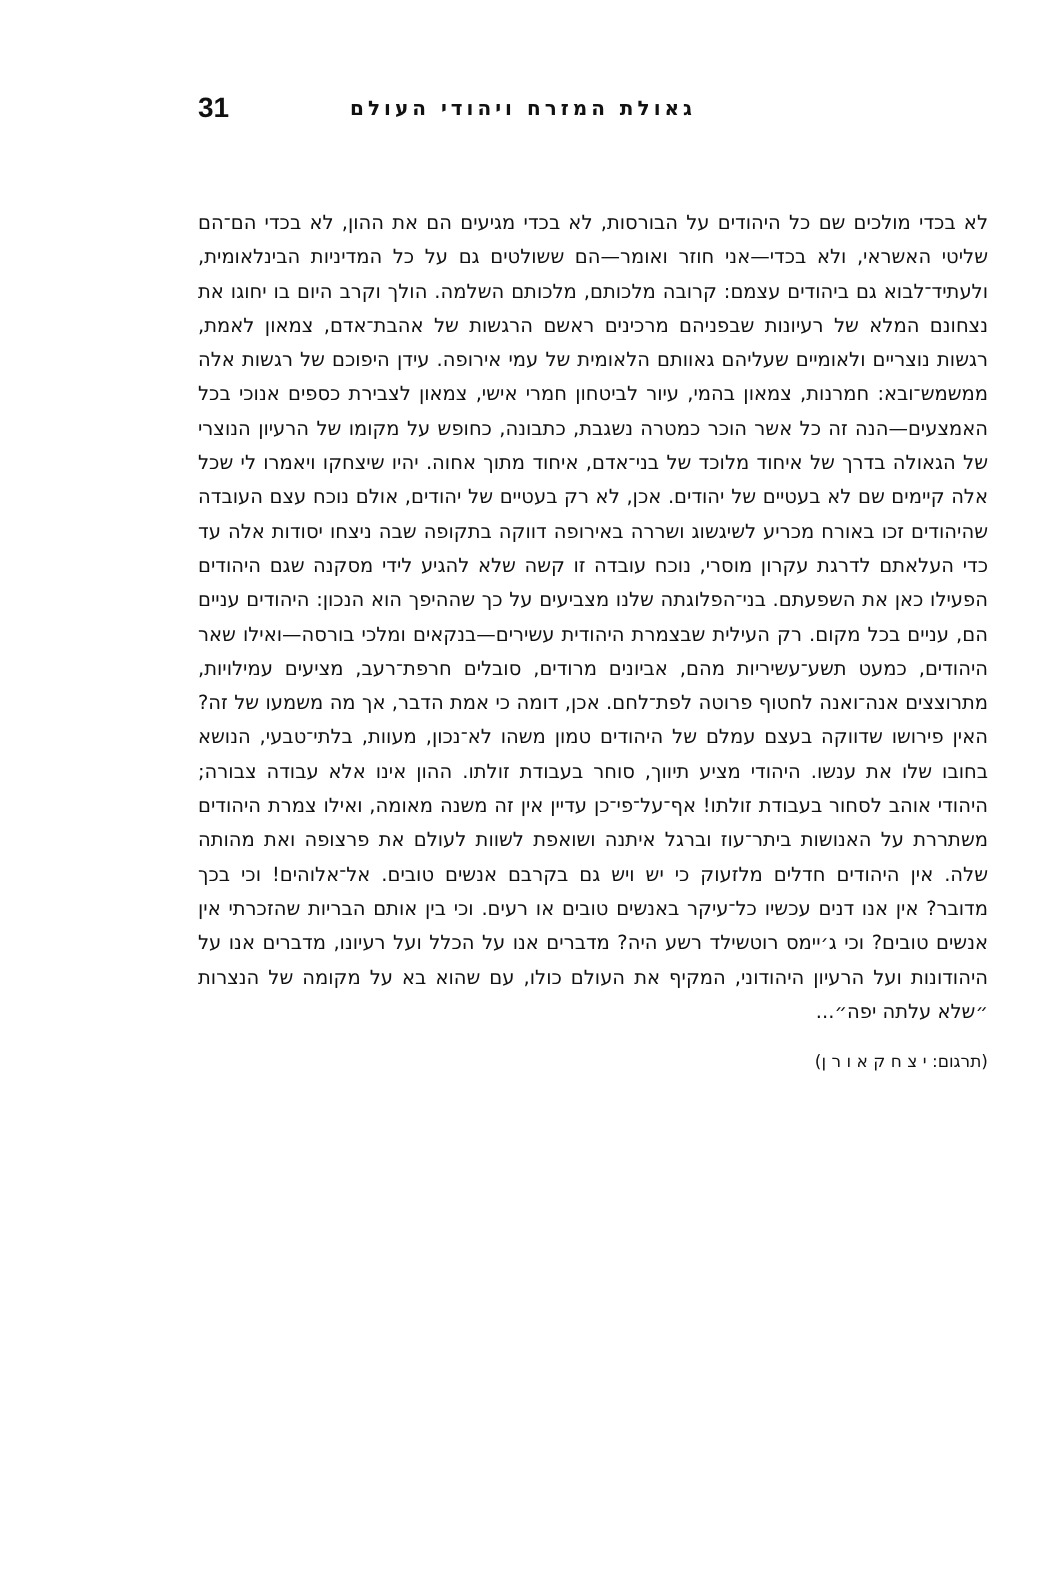31 גאולת המזרח ויהודי העולם
לא בכדי מולכים שם כל היהודים על הבורסות, לא בכדי מגיעים הם את ההון, לא בכדי הם־הם שליטי האשראי, ולא בכדי—אני חוזר ואומר—הם ששולטים גם על כל המדיניות הבינלאומית, ולעתיד־לבוא גם ביהודים עצמם: קרובה מלכותם, מלכותם השלמה. הולך וקרב היום בו יחוגו את נצחונם המלא של רעיונות שבפניהם מרכינים ראשם הרגשות של אהבת־אדם, צמאון לאמת, רגשות נוצריים ולאומיים שעליהם גאוותם הלאומית של עמי אירופה. עידן היפוכם של רגשות אלה ממשמש־ובא: חמרנות, צמאון בהמי, עיור לביטחון חמרי אישי, צמאון לצבירת כספים אנוכי בכל האמצעים—הנה זה כל אשר הוכר כמטרה נשגבת, כתבונה, כחופש על מקומו של הרעיון הנוצרי של הגאולה בדרך של איחוד מלוכד של בני־אדם, איחוד מתוך אחוה. יהיו שיצחקו ויאמרו לי שכל אלה קיימים שם לא בעטיים של יהודים. אכן, לא רק בעטיים של יהודים, אולם נוכח עצם העובדה שהיהודים זכו באורח מכריע לשיגשוג ושררה באירופה דווקה בתקופה שבה ניצחו יסודות אלה עד כדי העלאתם לדרגת עקרון מוסרי, נוכח עובדה זו קשה שלא להגיע לידי מסקנה שגם היהודים הפעילו כאן את השפעתם. בני־הפלוגתה שלנו מצביעים על כך שההיפך הוא הנכון: היהודים עניים הם, עניים בכל מקום. רק העילית שבצמרת היהודית עשירים—בנקאים ומלכי בורסה—ואילו שאר היהודים, כמעט תשע־עשיריות מהם, אביונים מרודים, סובלים חרפת־רעב, מציעים עמילויות, מתרוצצים אנה־ואנה לחטוף פרוטה לפת־לחם. אכן, דומה כי אמת הדבר, אך מה משמעו של זה? האין פירושו שדווקה בעצם עמלם של היהודים טמון משהו לא־נכון, מעוות, בלתי־טבעי, הנושא בחובו שלו את ענשו. היהודי מציע תיווך, סוחר בעבודת זולתו. ההון אינו אלא עבודה צבורה; היהודי אוהב לסחור בעבודת זולתו! אף־על־פי־כן עדיין אין זה משנה מאומה, ואילו צמרת היהודים משתררת על האנושות ביתר־עוז וברגל איתנה ושואפת לשוות לעולם את פרצופה ואת מהותה שלה. אין היהודים חדלים מלזעוק כי יש ויש גם בקרבם אנשים טובים. אל־אלוהים! וכי בכך מדובר? אין אנו דנים עכשיו כל־עיקר באנשים טובים או רעים. וכי בין אותם הבריות שהזכרתי אין אנשים טובים? וכי ג׳יימס רוטשילד רשע היה? מדברים אנו על הכלל ועל רעיונו, מדברים אנו על היהודונות ועל הרעיון היהודוני, המקיף את העולם כולו, עם שהוא בא על מקומה של הנצרות ״שלא עלתה יפה״...
(תרגום: י צ ח ק א ו ר ן)